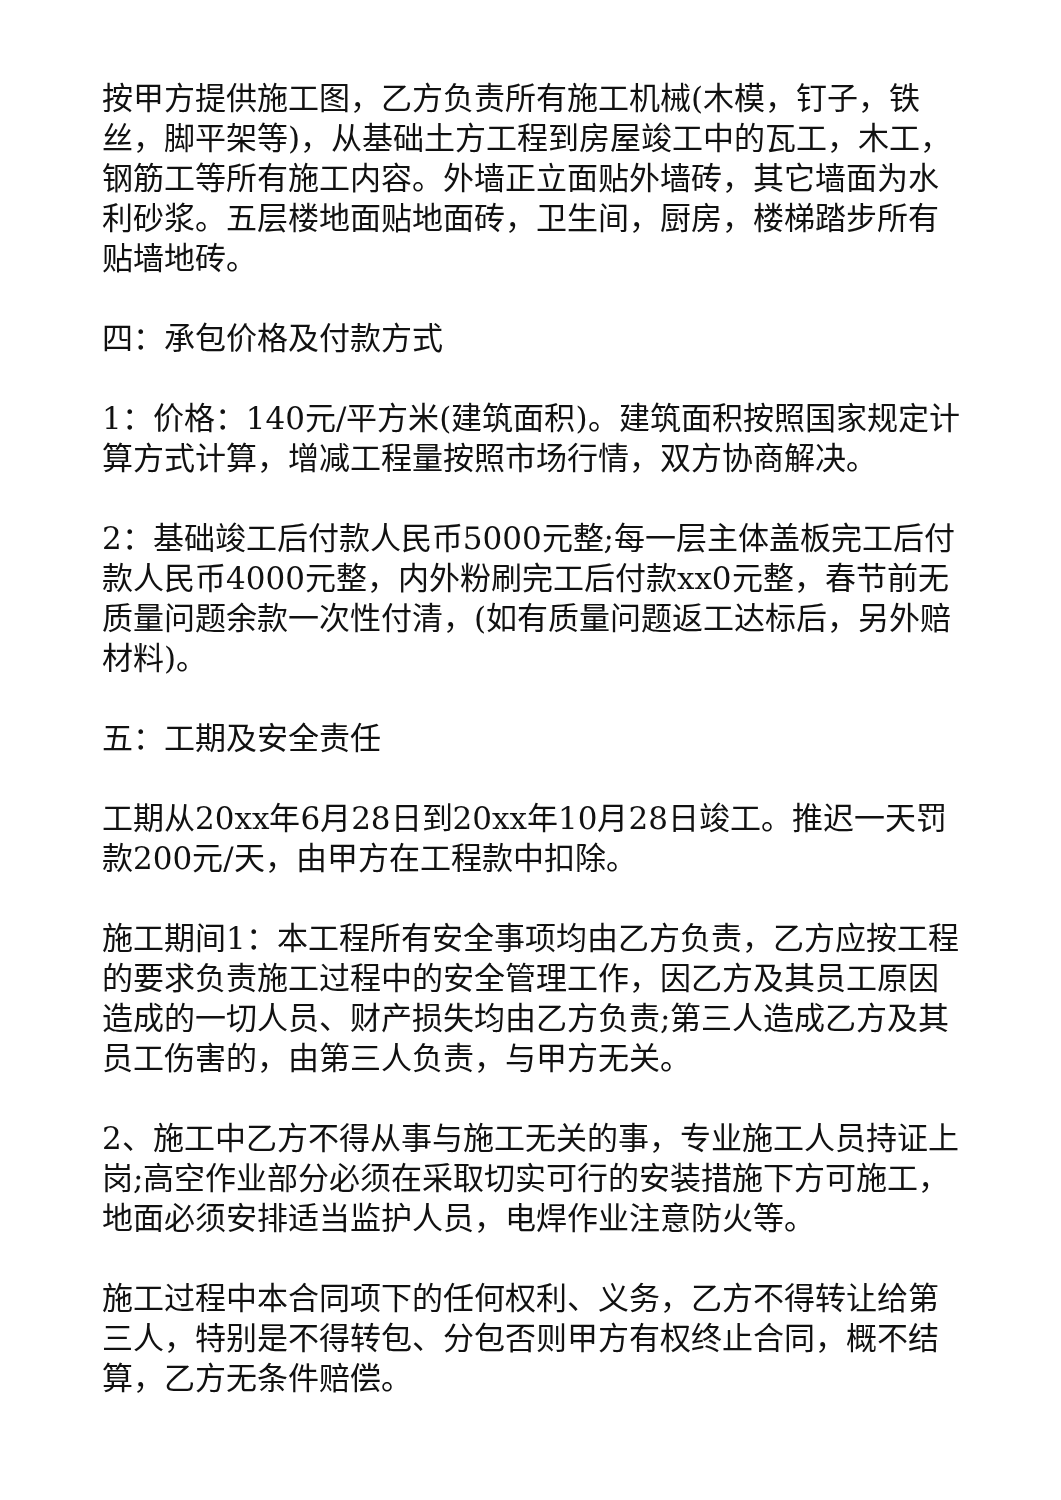按甲方提供施工图，乙方负责所有施工机械(木模，钉子，铁丝，脚平架等)，从基础土方工程到房屋竣工中的瓦工，木工，钢筋工等所有施工内容。外墙正立面贴外墙砖，其它墙面为水利砂浆。五层楼地面贴地面砖，卫生间，厨房，楼梯踏步所有贴墙地砖。
四：承包价格及付款方式
1：价格：140元/平方米(建筑面积)。建筑面积按照国家规定计算方式计算，增减工程量按照市场行情，双方协商解决。
2：基础竣工后付款人民币5000元整;每一层主体盖板完工后付款人民币4000元整，内外粉刷完工后付款xx0元整，春节前无质量问题余款一次性付清，(如有质量问题返工达标后，另外赔材料)。
五：工期及安全责任
工期从20xx年6月28日到20xx年10月28日竣工。推迟一天罚款200元/天，由甲方在工程款中扣除。
施工期间1：本工程所有安全事项均由乙方负责，乙方应按工程的要求负责施工过程中的安全管理工作，因乙方及其员工原因造成的一切人员、财产损失均由乙方负责;第三人造成乙方及其员工伤害的，由第三人负责，与甲方无关。
2、施工中乙方不得从事与施工无关的事，专业施工人员持证上岗;高空作业部分必须在采取切实可行的安装措施下方可施工，地面必须安排适当监护人员，电焊作业注意防火等。
施工过程中本合同项下的任何权利、义务，乙方不得转让给第三人，特别是不得转包、分包否则甲方有权终止合同，概不结算，乙方无条件赔偿。